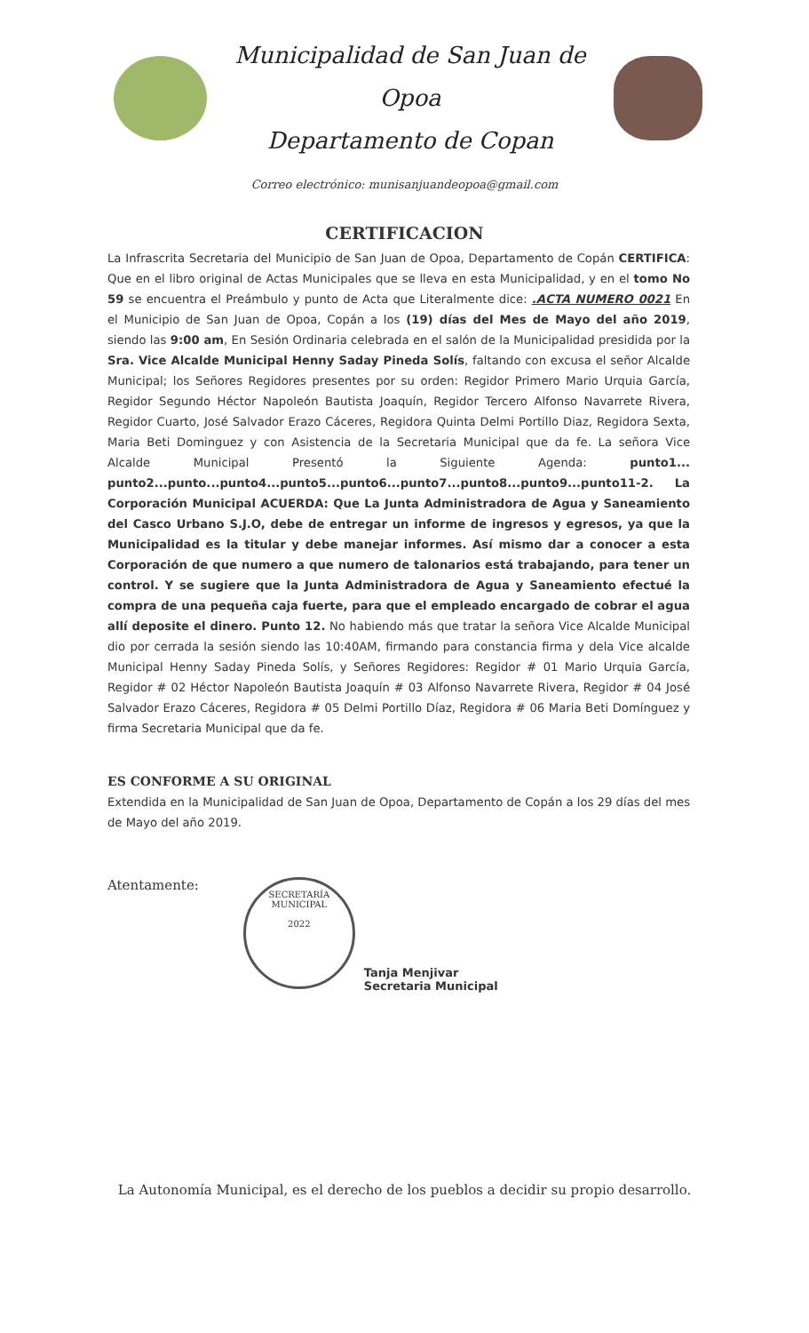Municipalidad de San Juan de Opoa
Departamento de Copan
Correo electrónico: munisanjuandeopoa@gmail.com
CERTIFICACION
La Infrascrita Secretaria del Municipio de San Juan de Opoa, Departamento de Copán CERTIFICA: Que en el libro original de Actas Municipales que se lleva en esta Municipalidad, y en el tomo No 59 se encuentra el Preámbulo y punto de Acta que Literalmente dice: .ACTA NUMERO 0021 En el Municipio de San Juan de Opoa, Copán a los (19) días del Mes de Mayo del año 2019, siendo las 9:00 am, En Sesión Ordinaria celebrada en el salón de la Municipalidad presidida por la Sra. Vice Alcalde Municipal Henny Saday Pineda Solís, faltando con excusa el señor Alcalde Municipal; los Señores Regidores presentes por su orden: Regidor Primero Mario Urquia García, Regidor Segundo Héctor Napoleón Bautista Joaquín, Regidor Tercero Alfonso Navarrete Rivera, Regidor Cuarto, José Salvador Erazo Cáceres, Regidora Quinta Delmi Portillo Diaz, Regidora Sexta, Maria Beti Dominguez y con Asistencia de la Secretaria Municipal que da fe. La señora Vice Alcalde Municipal Presentó la Siguiente Agenda: punto1... punto2...punto...punto4...punto5...punto6...punto7...punto8...punto9...punto11-2. La Corporación Municipal ACUERDA: Que La Junta Administradora de Agua y Saneamiento del Casco Urbano S.J.O, debe de entregar un informe de ingresos y egresos, ya que la Municipalidad es la titular y debe manejar informes. Así mismo dar a conocer a esta Corporación de que numero a que numero de talonarios está trabajando, para tener un control. Y se sugiere que la Junta Administradora de Agua y Saneamiento efectué la compra de una pequeña caja fuerte, para que el empleado encargado de cobrar el agua allí deposite el dinero. Punto 12. No habiendo más que tratar la señora Vice Alcalde Municipal dio por cerrada la sesión siendo las 10:40AM, firmando para constancia firma y dela Vice alcalde Municipal Henny Saday Pineda Solís, y Señores Regidores: Regidor # 01 Mario Urquia García, Regidor # 02 Héctor Napoleón Bautista Joaquín # 03 Alfonso Navarrete Rivera, Regidor # 04 José Salvador Erazo Cáceres, Regidora # 05 Delmi Portillo Díaz, Regidora # 06 Maria Beti Domínguez y firma Secretaria Municipal que da fe.
ES CONFORME A SU ORIGINAL
Extendida en la Municipalidad de San Juan de Opoa, Departamento de Copán a los 29 días del mes de Mayo del año 2019.
Atentamente:
SECRETARÍA MUNICIPAL
2022
Tanja Menjivar
Secretaria Municipal
La Autonomía Municipal, es el derecho de los pueblos a decidir su propio desarrollo.